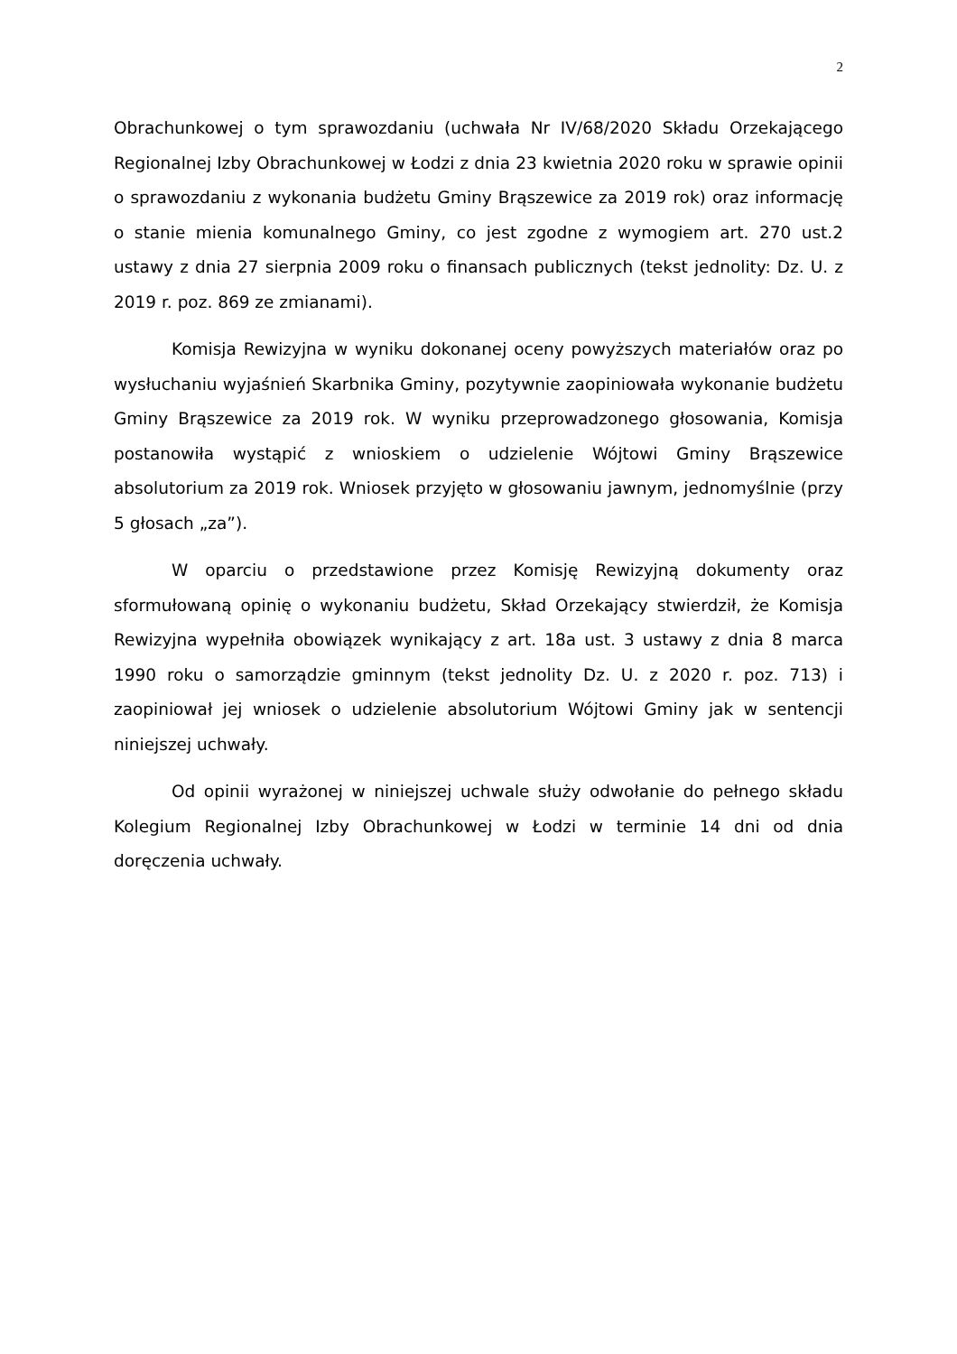2
Obrachunkowej o tym sprawozdaniu (uchwała Nr IV/68/2020 Składu Orzekającego Regionalnej Izby Obrachunkowej w Łodzi z dnia 23 kwietnia 2020 roku w sprawie opinii o sprawozdaniu z wykonania budżetu Gminy Brąszewice za 2019 rok) oraz informację o stanie mienia komunalnego Gminy, co jest zgodne z wymogiem art. 270 ust.2 ustawy z dnia 27 sierpnia 2009 roku o finansach publicznych (tekst jednolity: Dz. U. z 2019 r. poz. 869 ze zmianami).
Komisja Rewizyjna w wyniku dokonanej oceny powyższych materiałów oraz po wysłuchaniu wyjaśnień Skarbnika Gminy, pozytywnie zaopiniowała wykonanie budżetu Gminy Brąszewice za 2019 rok. W wyniku przeprowadzonego głosowania, Komisja postanowiła wystąpić z wnioskiem o udzielenie Wójtowi Gminy Brąszewice absolutorium za 2019 rok. Wniosek przyjęto w głosowaniu jawnym, jednomyślnie (przy 5 głosach „za”).
W oparciu o przedstawione przez Komisję Rewizyjną dokumenty oraz sformułowaną opinię o wykonaniu budżetu, Skład Orzekający stwierdził, że Komisja Rewizyjna wypełniła obowiązek wynikający z art. 18a ust. 3 ustawy z dnia 8 marca 1990 roku o samorządzie gminnym (tekst jednolity Dz. U. z 2020 r. poz. 713) i zaopiniował jej wniosek o udzielenie absolutorium Wójtowi Gminy jak w sentencji niniejszej uchwały.
Od opinii wyrażonej w niniejszej uchwale służy odwołanie do pełnego składu Kolegium Regionalnej Izby Obrachunkowej w Łodzi w terminie 14 dni od dnia doręczenia uchwały.